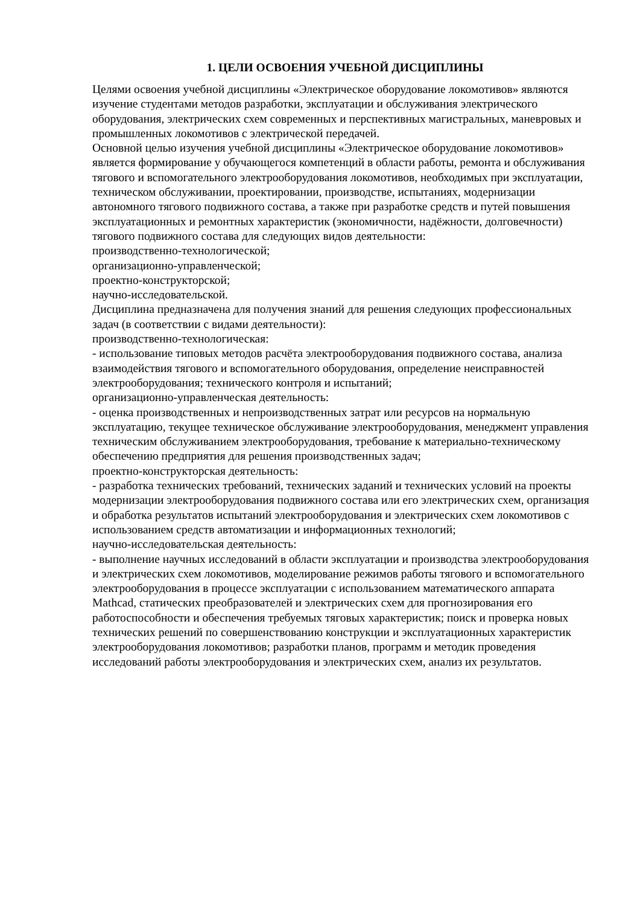1. ЦЕЛИ ОСВОЕНИЯ УЧЕБНОЙ ДИСЦИПЛИНЫ
Целями освоения учебной дисциплины «Электрическое оборудование локомотивов» являются изучение студентами методов разработки, эксплуатации и обслуживания электрического оборудования, электрических схем современных и перспективных магистральных, маневровых и промышленных локомотивов с электрической передачей.
Основной целью изучения учебной дисциплины «Электрическое оборудование локомотивов» является формирование у обучающегося компетенций в области работы, ремонта и обслуживания тягового и вспомогательного электрооборудования локомотивов, необходимых при эксплуатации, техническом обслуживании, проектировании, производстве, испытаниях, модернизации автономного тягового подвижного состава, а также при разработке средств и путей повышения эксплуатационных и ремонтных характеристик (экономичности, надёжности, долговечности) тягового подвижного состава для следующих видов деятельности:
производственно-технологической;
организационно-управленческой;
проектно-конструкторской;
научно-исследовательской.
Дисциплина предназначена для получения знаний для решения следующих профессиональных задач (в соответствии с видами деятельности):
производственно-технологическая:
- использование типовых методов расчёта электрооборудования подвижного состава, анализа взаимодействия тягового и вспомогательного оборудования, определение неисправностей электрооборудования; технического контроля и испытаний;
организационно-управленческая деятельность:
- оценка производственных и непроизводственных затрат или ресурсов на нормальную эксплуатацию, текущее техническое обслуживание электрооборудования, менеджмент управления техническим обслуживанием электрооборудования, требование к материально-техническому обеспечению предприятия для решения производственных задач;
проектно-конструкторская деятельность:
- разработка технических требований, технических заданий и технических условий на проекты модернизации электрооборудования подвижного состава или его электрических схем, организация и обработка результатов испытаний электрооборудования и электрических схем локомотивов с использованием средств автоматизации и информационных технологий;
научно-исследовательская деятельность:
- выполнение научных исследований в области эксплуатации и производства электрооборудования и электрических схем локомотивов, моделирование режимов работы тягового и вспомогательного электрооборудования в процессе эксплуатации с использованием математического аппарата Mathcad, статических преобразователей и электрических схем для прогнозирования его работоспособности и обеспечения требуемых тяговых характеристик; поиск и проверка новых технических решений по совершенствованию конструкции и эксплуатационных характеристик электрооборудования локомотивов; разработки планов, программ и методик проведения исследований работы электрооборудования и электрических схем, анализ их результатов.